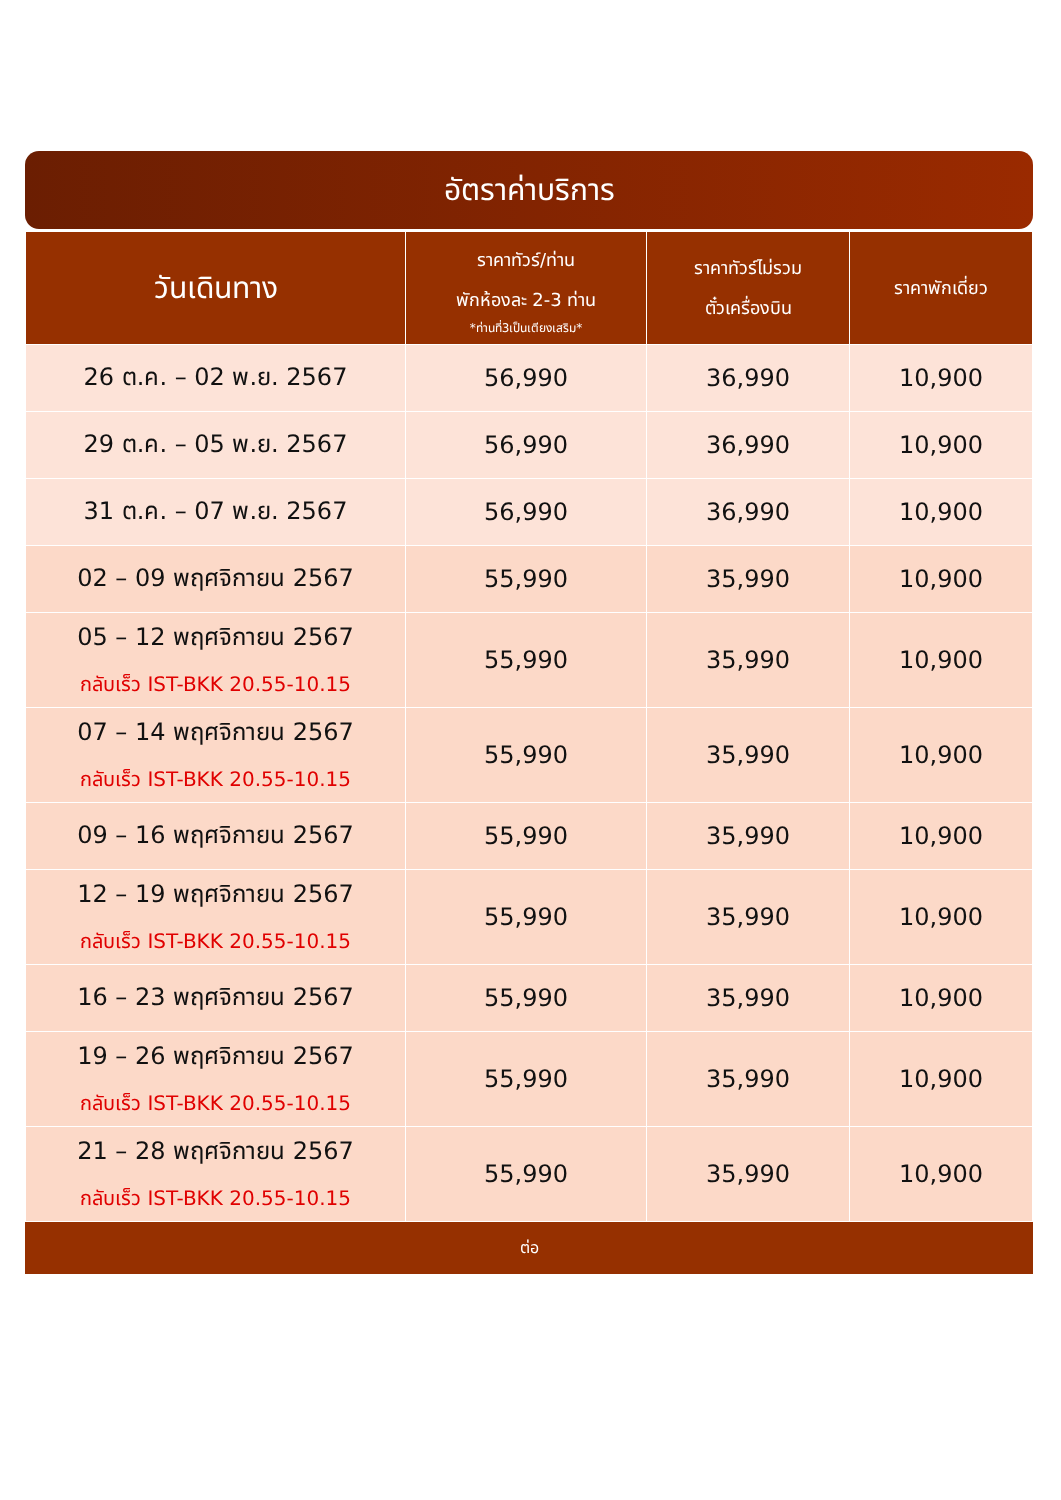อัตราค่าบริการ
| วันเดินทาง | ราคาทัวร์/ท่าน พักห้องละ 2-3 ท่าน *ท่านที่3เป็นเตียงเสริม* | ราคาทัวร์ไม่รวม ตั๋วเครื่องบิน | ราคาพักเดี่ยว |
| --- | --- | --- | --- |
| 26 ต.ค. – 02 พ.ย. 2567 | 56,990 | 36,990 | 10,900 |
| 29 ต.ค. – 05 พ.ย. 2567 | 56,990 | 36,990 | 10,900 |
| 31 ต.ค. – 07 พ.ย. 2567 | 56,990 | 36,990 | 10,900 |
| 02 – 09 พฤศจิกายน 2567 | 55,990 | 35,990 | 10,900 |
| 05 – 12 พฤศจิกายน 2567 กลับเร็ว IST-BKK 20.55-10.15 | 55,990 | 35,990 | 10,900 |
| 07 – 14 พฤศจิกายน 2567 กลับเร็ว IST-BKK 20.55-10.15 | 55,990 | 35,990 | 10,900 |
| 09 – 16 พฤศจิกายน 2567 | 55,990 | 35,990 | 10,900 |
| 12 – 19 พฤศจิกายน 2567 กลับเร็ว IST-BKK 20.55-10.15 | 55,990 | 35,990 | 10,900 |
| 16 – 23 พฤศจิกายน 2567 | 55,990 | 35,990 | 10,900 |
| 19 – 26 พฤศจิกายน 2567 กลับเร็ว IST-BKK 20.55-10.15 | 55,990 | 35,990 | 10,900 |
| 21 – 28 พฤศจิกายน 2567 กลับเร็ว IST-BKK 20.55-10.15 | 55,990 | 35,990 | 10,900 |
ต่อ